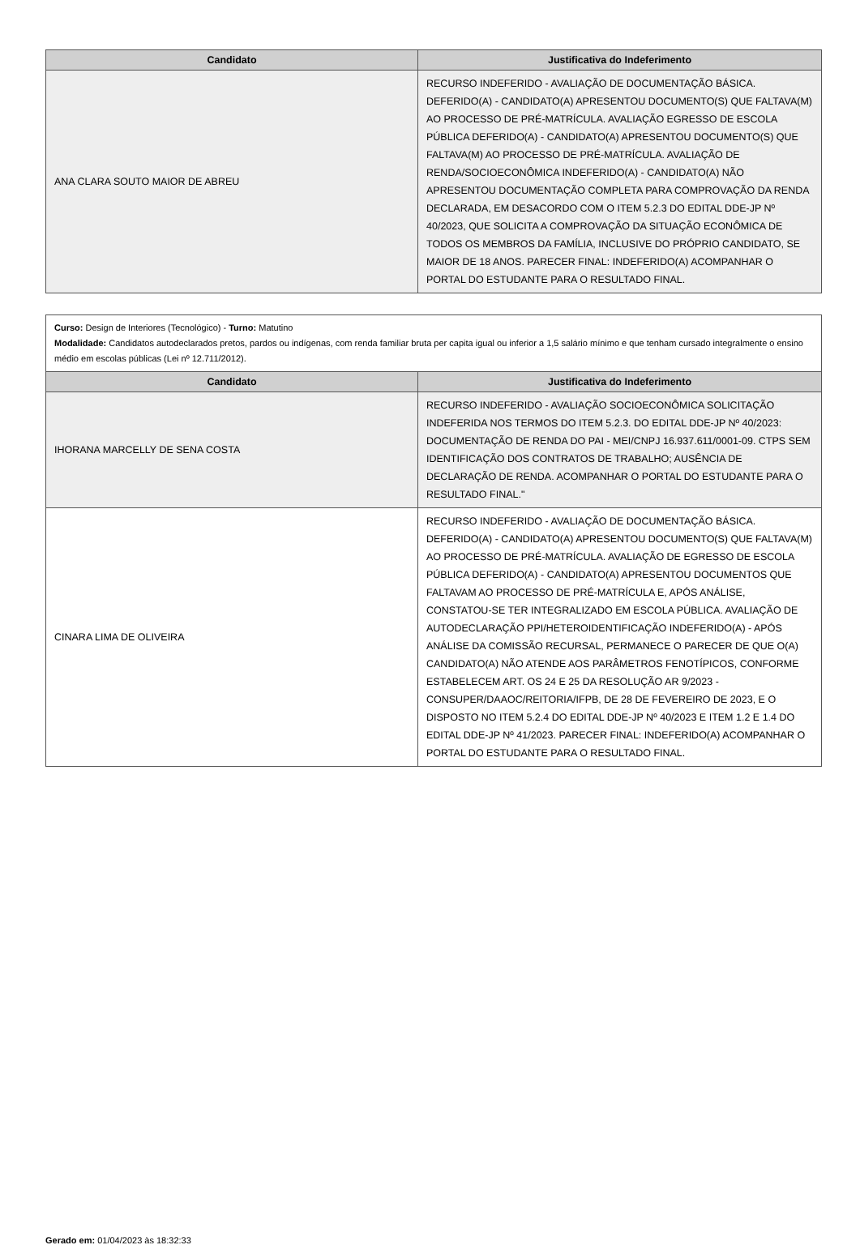| Candidato | Justificativa do Indeferimento |
| --- | --- |
| ANA CLARA SOUTO MAIOR DE ABREU | RECURSO INDEFERIDO - AVALIAÇÃO DE DOCUMENTAÇÃO BÁSICA. DEFERIDO(A) - CANDIDATO(A) APRESENTOU DOCUMENTO(S) QUE FALTAVA(M) AO PROCESSO DE PRÉ-MATRÍCULA. AVALIAÇÃO EGRESSO DE ESCOLA PÚBLICA DEFERIDO(A) - CANDIDATO(A) APRESENTOU DOCUMENTO(S) QUE FALTAVA(M) AO PROCESSO DE PRÉ-MATRÍCULA. AVALIAÇÃO DE RENDA/SOCIOECONÔMICA INDEFERIDO(A) - CANDIDATO(A) NÃO APRESENTOU DOCUMENTAÇÃO COMPLETA PARA COMPROVAÇÃO DA RENDA DECLARADA, EM DESACORDO COM O ITEM 5.2.3 DO EDITAL DDE-JP Nº 40/2023, QUE SOLICITA A COMPROVAÇÃO DA SITUAÇÃO ECONÔMICA DE TODOS OS MEMBROS DA FAMÍLIA, INCLUSIVE DO PRÓPRIO CANDIDATO, SE MAIOR DE 18 ANOS. PARECER FINAL: INDEFERIDO(A) ACOMPANHAR O PORTAL DO ESTUDANTE PARA O RESULTADO FINAL. |
Curso: Design de Interiores (Tecnológico) - Turno: Matutino
Modalidade: Candidatos autodeclarados pretos, pardos ou indígenas, com renda familiar bruta per capita igual ou inferior a 1,5 salário mínimo e que tenham cursado integralmente o ensino médio em escolas públicas (Lei nº 12.711/2012).
| Candidato | Justificativa do Indeferimento |
| --- | --- |
| IHORANA MARCELLY DE SENA COSTA | RECURSO INDEFERIDO - AVALIAÇÃO SOCIOECONÔMICA SOLICITAÇÃO INDEFERIDA NOS TERMOS DO ITEM 5.2.3. DO EDITAL DDE-JP Nº 40/2023: DOCUMENTAÇÃO DE RENDA DO PAI - MEI/CNPJ 16.937.611/0001-09. CTPS SEM IDENTIFICAÇÃO DOS CONTRATOS DE TRABALHO; AUSÊNCIA DE DECLARAÇÃO DE RENDA. ACOMPANHAR O PORTAL DO ESTUDANTE PARA O RESULTADO FINAL." |
| CINARA LIMA DE OLIVEIRA | RECURSO INDEFERIDO - AVALIAÇÃO DE DOCUMENTAÇÃO BÁSICA. DEFERIDO(A) - CANDIDATO(A) APRESENTOU DOCUMENTO(S) QUE FALTAVA(M) AO PROCESSO DE PRÉ-MATRÍCULA. AVALIAÇÃO DE EGRESSO DE ESCOLA PÚBLICA DEFERIDO(A) - CANDIDATO(A) APRESENTOU DOCUMENTOS QUE FALTAVAM AO PROCESSO DE PRÉ-MATRÍCULA E, APÓS ANÁLISE, CONSTATOU-SE TER INTEGRALIZADO EM ESCOLA PÚBLICA. AVALIAÇÃO DE AUTODECLARAÇÃO PPI/HETEROIDENTIFICAÇÃO INDEFERIDO(A) - APÓS ANÁLISE DA COMISSÃO RECURSAL, PERMANECE O PARECER DE QUE O(A) CANDIDATO(A) NÃO ATENDE AOS PARÂMETROS FENOTÍPICOS, CONFORME ESTABELECEM ART. OS 24 E 25 DA RESOLUÇÃO AR 9/2023 - CONSUPER/DAAOC/REITORIA/IFPB, DE 28 DE FEVEREIRO DE 2023, E O DISPOSTO NO ITEM 5.2.4 DO EDITAL DDE-JP Nº 40/2023 E ITEM 1.2 E 1.4 DO EDITAL DDE-JP Nº 41/2023. PARECER FINAL: INDEFERIDO(A) ACOMPANHAR O PORTAL DO ESTUDANTE PARA O RESULTADO FINAL. |
Gerado em: 01/04/2023 às 18:32:33